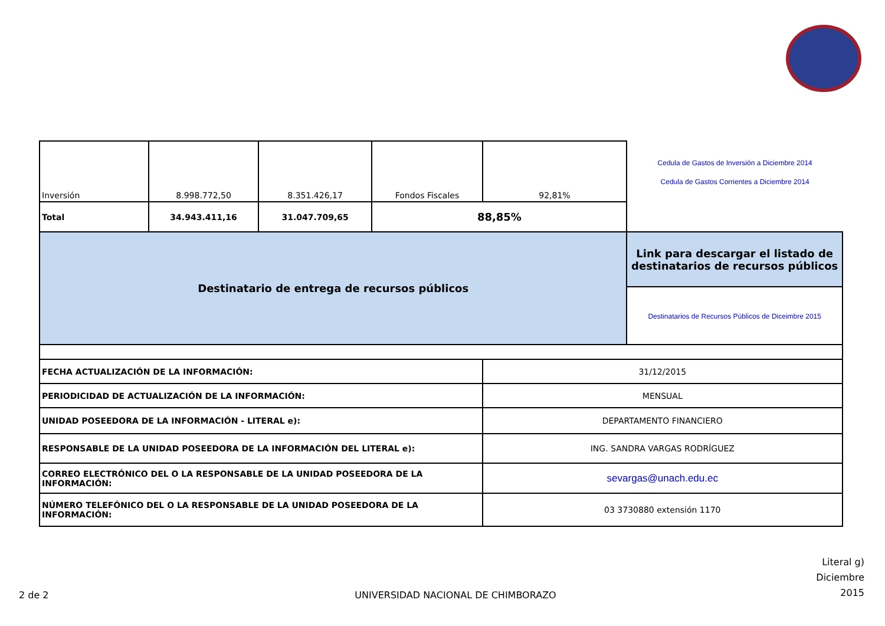| Inversión | 8.998.772,50 | 8.351.426,17 | Fondos Fiscales | 92,81% | Cedula de Gastos de Inversión a Diciembre 2014 Cedula de Gastos Corrientes a Diciembre 2014 |
| Total | 34.943.411,16 | 31.047.709,65 | 88,85% | | |
| Destinatario de entrega de recursos públicos | | | | | Link para descargar el listado de destinatarios de recursos públicos |
| | | | | | Destinatarios de Recursos Públicos de Diceimbre 2015 |
| FECHA ACTUALIZACIÓN DE LA INFORMACIÓN: | | | | 31/12/2015 | |
| PERIODICIDAD DE ACTUALIZACIÓN DE LA INFORMACIÓN: | | | | MENSUAL | |
| UNIDAD POSEEDORA DE LA INFORMACIÓN - LITERAL e): | | | | DEPARTAMENTO FINANCIERO | |
| RESPONSABLE DE LA UNIDAD POSEEDORA DE LA INFORMACIÓN DEL LITERAL e): | | | | ING. SANDRA VARGAS RODRÍGUEZ | |
| CORREO ELECTRÓNICO DEL O LA RESPONSABLE DE LA UNIDAD POSEEDORA DE LA INFORMACIÓN: | | | | sevargas@unach.edu.ec | |
| NÚMERO TELEFÓNICO DEL O LA RESPONSABLE DE LA UNIDAD POSEEDORA DE LA INFORMACIÓN: | | | | 03 3730880 extensión 1170 | |
2 de 2
UNIVERSIDAD NACIONAL DE CHIMBORAZO
Literal g)
Diciembre
2015